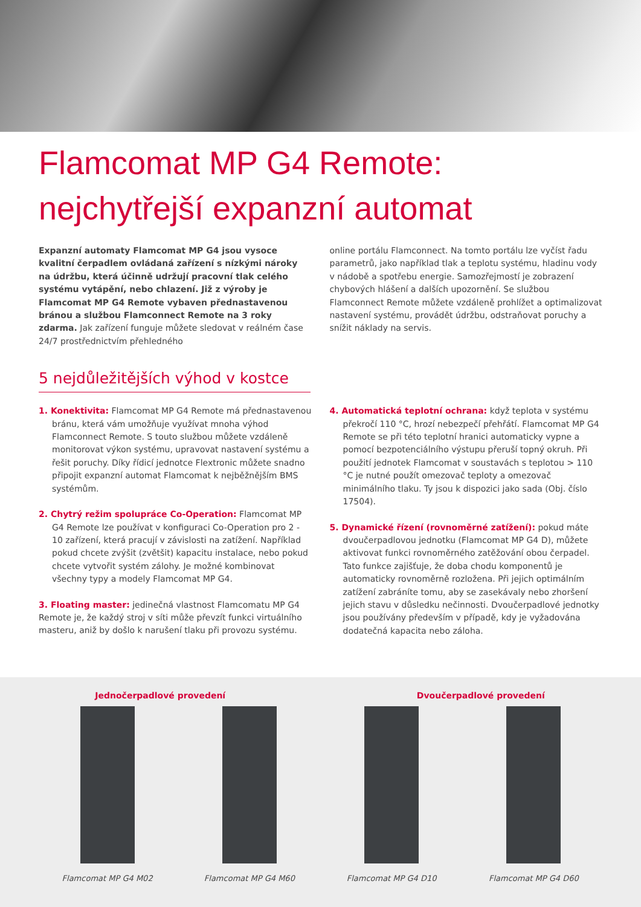Flamcomat MP G4 Remote:
nejchytřejší expanzní automat
Expanzní automaty Flamcomat MP G4 jsou vysoce kvalitní čerpadlem ovládaná zařízení s nízkými nároky na údržbu, která účinně udržují pracovní tlak celého systému vytápění, nebo chlazení. Již z výroby je Flamcomat MP G4 Remote vybaven přednastavenou bránou a službou Flamconnect Remote na 3 roky zdarma. Jak zařízení funguje můžete sledovat v reálném čase 24/7 prostřednictvím přehledného
online portálu Flamconnect. Na tomto portálu lze vyčíst řadu parametrů, jako například tlak a teplotu systému, hladinu vody v nádobě a spotřebu energie. Samozřejmostí je zobrazení chybových hlášení a dalších upozornění. Se službou Flamconnect Remote můžete vzdáleně prohlížet a optimalizovat nastavení systému, provádět údržbu, odstraňovat poruchy a snížit náklady na servis.
5 nejdůležitějších výhod v kostce
1. Konektivita: Flamcomat MP G4 Remote má přednastavenou bránu, která vám umožňuje využívat mnoha výhod Flamconnect Remote. S touto službou můžete vzdáleně monitorovat výkon systému, upravovat nastavení systému a řešit poruchy. Díky řídicí jednotce Flextronic můžete snadno připojit expanzní automat Flamcomat k nejběžnějším BMS systémům.
2. Chytrý režim spolupráce Co-Operation: Flamcomat MP G4 Remote lze používat v konfiguraci Co-Operation pro 2 - 10 zařízení, která pracují v závislosti na zatížení. Například pokud chcete zvýšit (zvětšit) kapacitu instalace, nebo pokud chcete vytvořit systém zálohy. Je možné kombinovat všechny typy a modely Flamcomat MP G4.
3. Floating master: jedinečná vlastnost Flamcomatu MP G4 Remote je, že každý stroj v síti může převzít funkci virtuálního masteru, aniž by došlo k narušení tlaku při provozu systému.
4. Automatická teplotní ochrana: když teplota v systému překročí 110 °C, hrozí nebezpečí přehřátí. Flamcomat MP G4 Remote se při této teplotní hranici automaticky vypne a pomocí bezpotenciálního výstupu přeruší topný okruh. Při použití jednotek Flamcomat v soustavách s teplotou > 110 °C je nutné použít omezovač teploty a omezovač minimálního tlaku. Ty jsou k dispozici jako sada (Obj. číslo 17504).
5. Dynamické řízení (rovnoměrné zatížení): pokud máte dvoučerpadlovou jednotku (Flamcomat MP G4 D), můžete aktivovat funkci rovnoměrného zatěžování obou čerpadel. Tato funkce zajišťuje, že doba chodu komponentů je automaticky rovnoměrně rozložena. Při jejich optimálním zatížení zabráníte tomu, aby se zasekávaly nebo zhoršení jejich stavu v důsledku nečinnosti. Dvoučerpadlové jednotky jsou používány především v případě, kdy je vyžadována dodatečná kapacita nebo záloha.
Jednočerpadlové provedení Dvoučerpadlové provedení
Flamcomat MP G4 M02 Flamcomat MP G4 M60 Flamcomat MP G4 D10 Flamcomat MP G4 D60